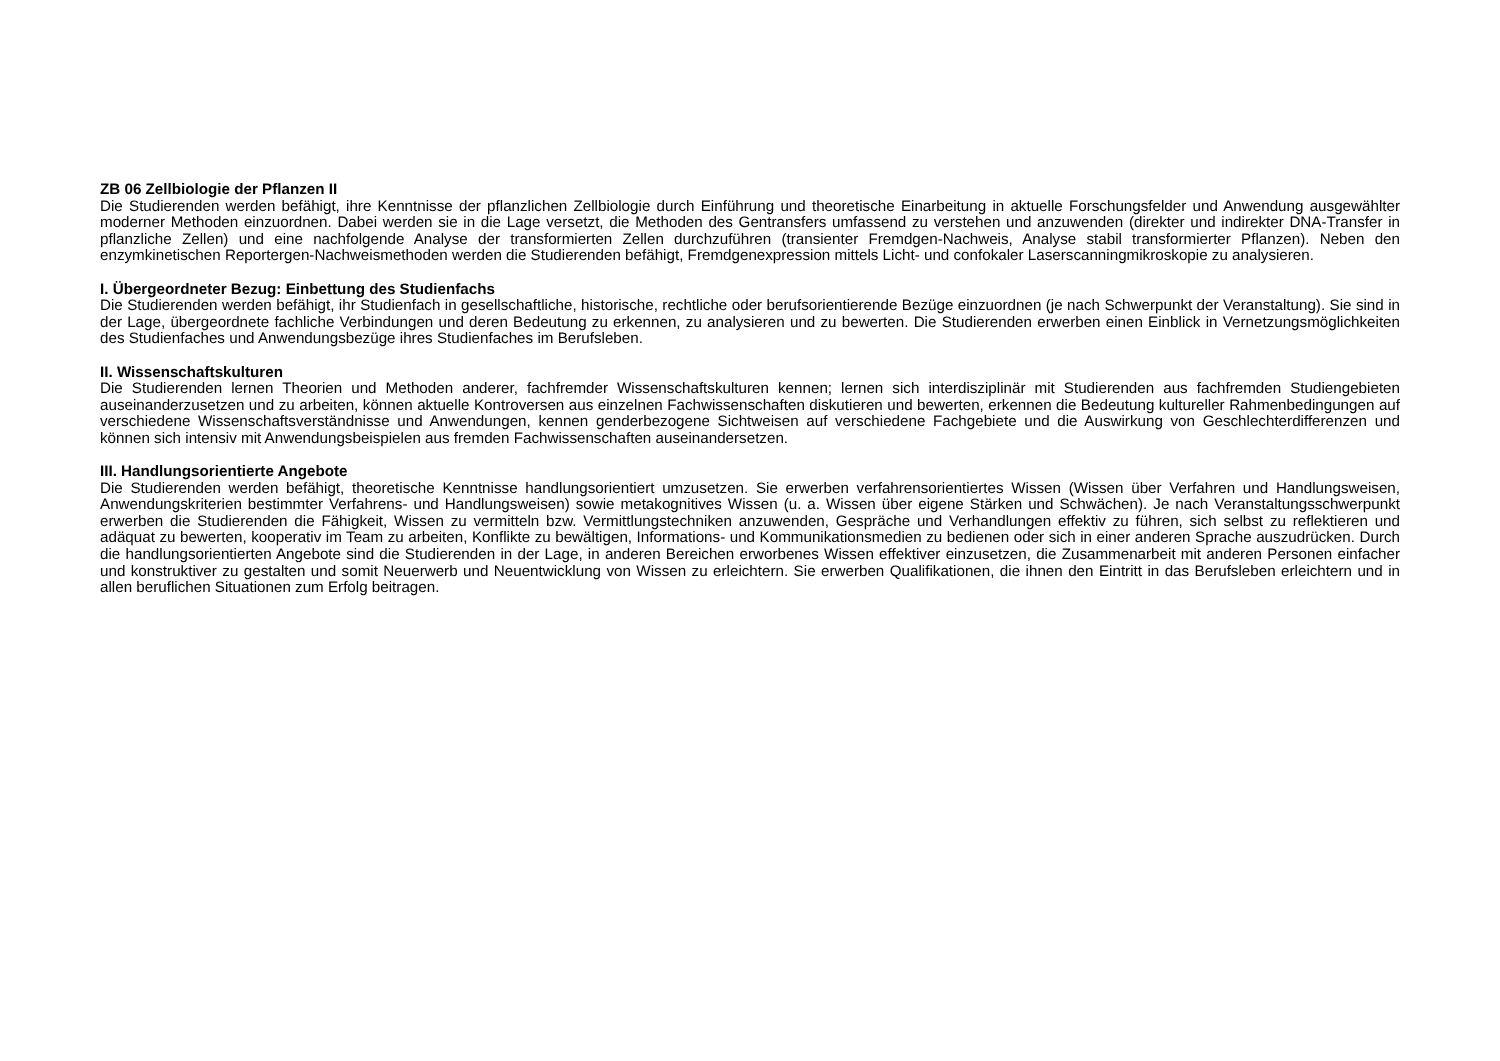ZB 06 Zellbiologie der Pflanzen II
Die Studierenden werden befähigt, ihre Kenntnisse der pflanzlichen Zellbiologie durch Einführung und theoretische Einarbeitung in aktuelle Forschungsfelder und Anwendung ausgewählter moderner Methoden einzuordnen. Dabei werden sie in die Lage versetzt, die Methoden des Gentransfers umfassend zu verstehen und anzuwenden (direkter und indirekter DNA-Transfer in pflanzliche Zellen) und eine nachfolgende Analyse der transformierten Zellen durchzuführen (transienter Fremdgen-Nachweis, Analyse stabil transformierter Pflanzen). Neben den enzymkinetischen Reportergen-Nachweismethoden werden die Studierenden befähigt, Fremdgenexpression mittels Licht- und confokaler Laserscanningmikroskopie zu analysieren.
I. Übergeordneter Bezug: Einbettung des Studienfachs
Die Studierenden werden befähigt, ihr Studienfach in gesellschaftliche, historische, rechtliche oder berufsorientierende Bezüge einzuordnen (je nach Schwerpunkt der Veranstaltung). Sie sind in der Lage, übergeordnete fachliche Verbindungen und deren Bedeutung zu erkennen, zu analysieren und zu bewerten. Die Studierenden erwerben einen Einblick in Vernetzungsmöglichkeiten des Studienfaches und Anwendungsbezüge ihres Studienfaches im Berufsleben.
II. Wissenschaftskulturen
Die Studierenden lernen Theorien und Methoden anderer, fachfremder Wissenschaftskulturen kennen; lernen sich interdisziplinär mit Studierenden aus fachfremden Studiengebieten auseinanderzusetzen und zu arbeiten, können aktuelle Kontroversen aus einzelnen Fachwissenschaften diskutieren und bewerten, erkennen die Bedeutung kultureller Rahmenbedingungen auf verschiedene Wissenschaftsverständnisse und Anwendungen, kennen genderbezogene Sichtweisen auf verschiedene Fachgebiete und die Auswirkung von Geschlechterdifferenzen und können sich intensiv mit Anwendungsbeispielen aus fremden Fachwissenschaften auseinandersetzen.
III. Handlungsorientierte Angebote
Die Studierenden werden befähigt, theoretische Kenntnisse handlungsorientiert umzusetzen. Sie erwerben verfahrensorientiertes Wissen (Wissen über Verfahren und Handlungsweisen, Anwendungskriterien bestimmter Verfahrens- und Handlungsweisen) sowie metakognitives Wissen (u. a. Wissen über eigene Stärken und Schwächen). Je nach Veranstaltungsschwerpunkt erwerben die Studierenden die Fähigkeit, Wissen zu vermitteln bzw. Vermittlungstechniken anzuwenden, Gespräche und Verhandlungen effektiv zu führen, sich selbst zu reflektieren und adäquat zu bewerten, kooperativ im Team zu arbeiten, Konflikte zu bewältigen, Informations- und Kommunikationsmedien zu bedienen oder sich in einer anderen Sprache auszudrücken. Durch die handlungsorientierten Angebote sind die Studierenden in der Lage, in anderen Bereichen erworbenes Wissen effektiver einzusetzen, die Zusammenarbeit mit anderen Personen einfacher und konstruktiver zu gestalten und somit Neuerwerb und Neuentwicklung von Wissen zu erleichtern. Sie erwerben Qualifikationen, die ihnen den Eintritt in das Berufsleben erleichtern und in allen beruflichen Situationen zum Erfolg beitragen.